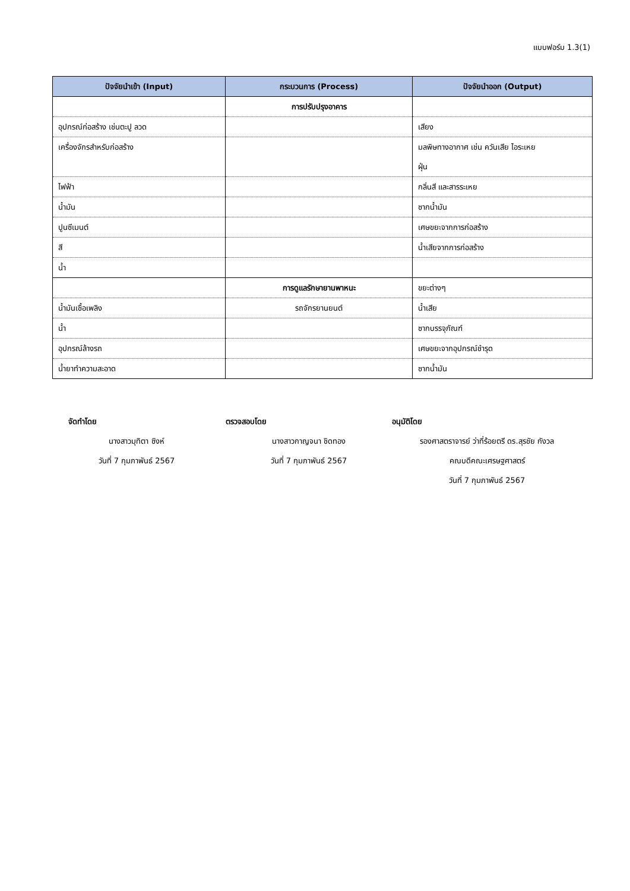แบบฟอร์ม 1.3(1)
| ปัจจัยนำเข้า (Input) | กระบวนการ (Process) | ปัจจัยนำออก (Output) |
| --- | --- | --- |
| | การปรับปรุงอาคาร | |
| อุปกรณ์ก่อสร้าง เช่นตะปู ลวด | | เสียง |
| เครื่องจักรสำหรับก่อสร้าง | | มลพิษทางอากาศ เช่น ควันเสีย ไอระเหย ฝุ่น |
| ไฟฟ้า | | กลิ่นสี และสารระเหย |
| น้ำมัน | | ซากน้ำมัน |
| ปูนซีเมนต์ | | เศษขยะจากการก่อสร้าง |
| สี | | น้ำเสียจากการก่อสร้าง |
| น้ำ | | |
| | การดูแลรักษายานพาหนะ | ขยะต่างๆ |
| น้ำมันเชื้อเพลิง | รถจักรยานยนต์ | น้ำเสีย |
| น้ำ | | ซากบรรจุภัณฑ์ |
| อุปกรณ์ล้างรถ | | เศษขยะจากอุปกรณ์ชำรุด |
| น้ำยาทำความสะอาด | | ซากน้ำมัน |
จัดทำโดย
นางสาวมุทิตา ซิงห์
วันที่ 7 กุมภาพันธ์ 2567
ตรวจสอบโดย
นางสาวกาญจนา ชิดทอง
วันที่ 7 กุมภาพันธ์ 2567
อนุมัติโดย
รองศาสตราจารย์ ว่าที่ร้อยตรี ดร.สุรชัย กังวล
คณบดีคณะเศรษฐศาสตร์
วันที่ 7 กุมภาพันธ์ 2567